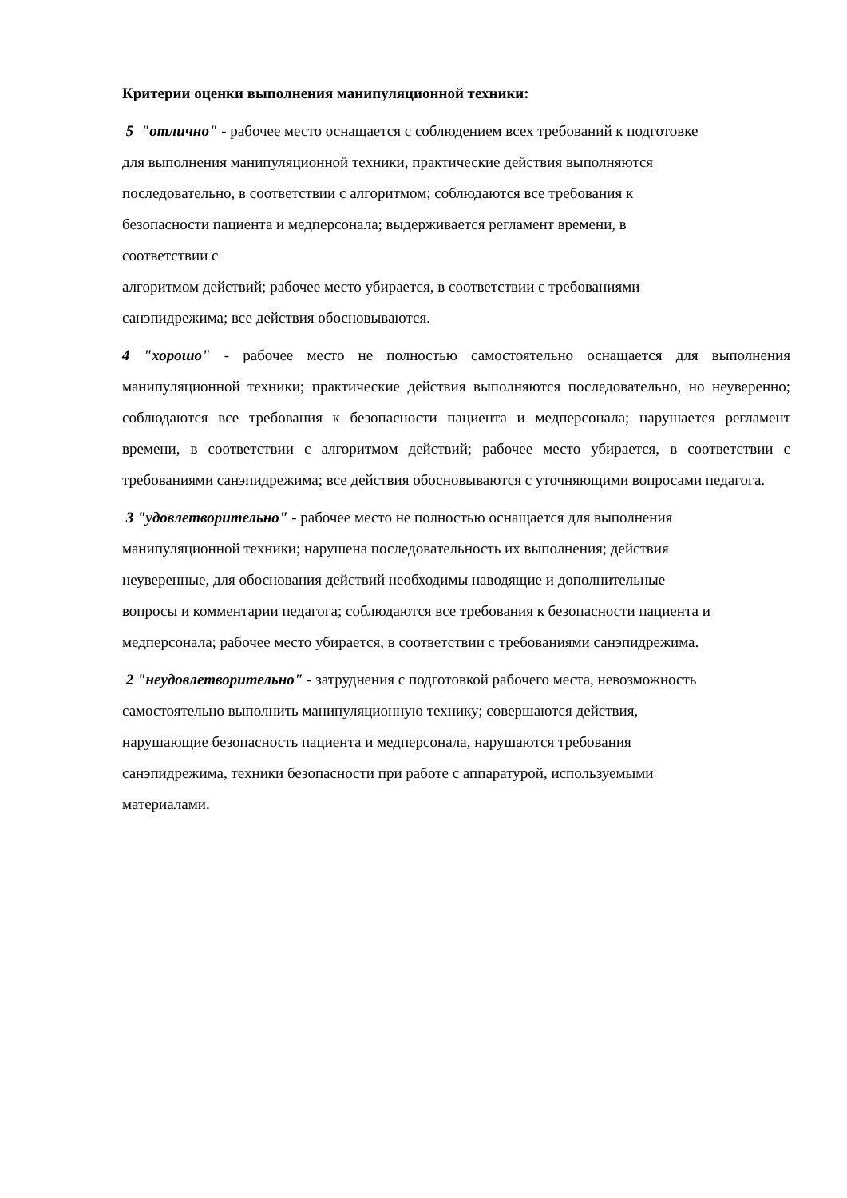Критерии оценки выполнения манипуляционной техники:
5 "отлично" - рабочее место оснащается с соблюдением всех требований к подготовке
для выполнения манипуляционной техники, практические действия выполняются
последовательно, в соответствии с алгоритмом; соблюдаются все требования к
безопасности пациента и медперсонала; выдерживается регламент времени, в
соответствии с
алгоритмом действий; рабочее место убирается, в соответствии с требованиями
санэпидрежима; все действия обосновываются.
4 "хорошо" - рабочее место не полностью самостоятельно оснащается для выполнения манипуляционной техники; практические действия выполняются последовательно, но неуверенно; соблюдаются все требования к безопасности пациента и медперсонала; нарушается регламент времени, в соответствии с алгоритмом действий; рабочее место убирается, в соответствии с требованиями санэпидрежима; все действия обосновываются с уточняющими вопросами педагога.
3 "удовлетворительно" - рабочее место не полностью оснащается для выполнения
манипуляционной техники; нарушена последовательность их выполнения; действия
неуверенные, для обоснования действий необходимы наводящие и дополнительные
вопросы и комментарии педагога; соблюдаются все требования к безопасности пациента и
медперсонала; рабочее место убирается, в соответствии с требованиями санэпидрежима.
2 "неудовлетворительно" - затруднения с подготовкой рабочего места, невозможность
самостоятельно выполнить манипуляционную технику; совершаются действия,
нарушающие безопасность пациента и медперсонала, нарушаются требования
санэпидрежима, техники безопасности при работе с аппаратурой, используемыми
материалами.